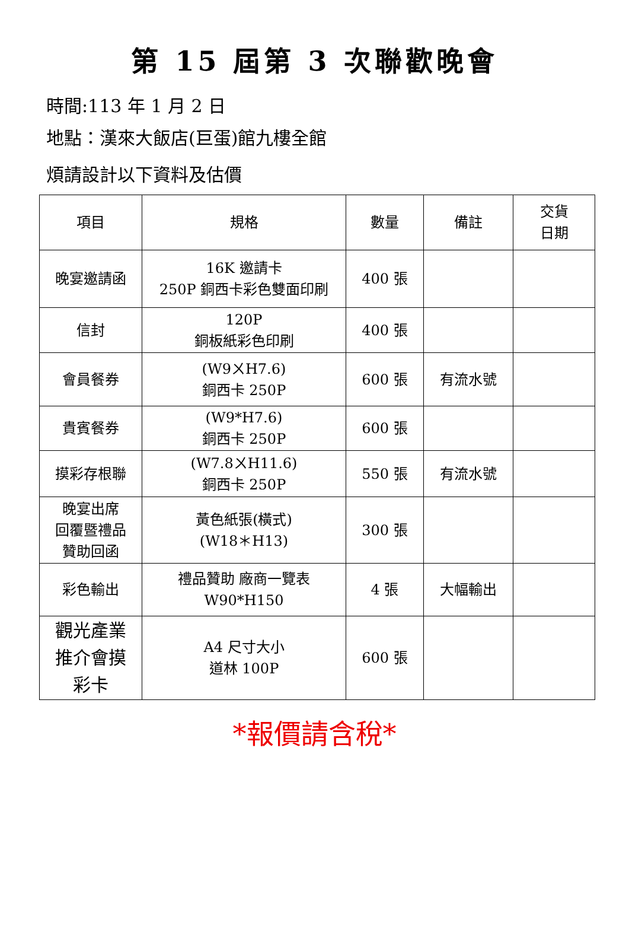第 15 屆第 3 次聯歡晚會
時間:113 年 1 月 2 日
地點：漢來大飯店(巨蛋)館九樓全館
煩請設計以下資料及估價
| 項目 | 規格 | 數量 | 備註 | 交貨 日期 |
| --- | --- | --- | --- | --- |
| 晚宴邀請函 | 16K 邀請卡 250P 銅西卡彩色雙面印刷 | 400 張 | | |
| 信封 | 120P 銅板紙彩色印刷 | 400 張 | | |
| 會員餐券 | (W9ㄨH7.6) 銅西卡 250P | 600 張 | 有流水號 | |
| 貴賓餐券 | (W9*H7.6) 銅西卡 250P | 600 張 | | |
| 摸彩存根聯 | (W7.8ㄨH11.6) 銅西卡 250P | 550 張 | 有流水號 | |
| 晚宴出席 回覆暨禮品 贊助回函 | 黃色紙張(橫式) (W18＊H13) | 300 張 | | |
| 彩色輸出 | 禮品贊助 廠商一覽表 W90*H150 | 4 張 | 大幅輸出 | |
| 觀光產業 推介會摸 彩卡 | A4 尺寸大小 道林 100P | 600 張 | | |
*報價請含稅*